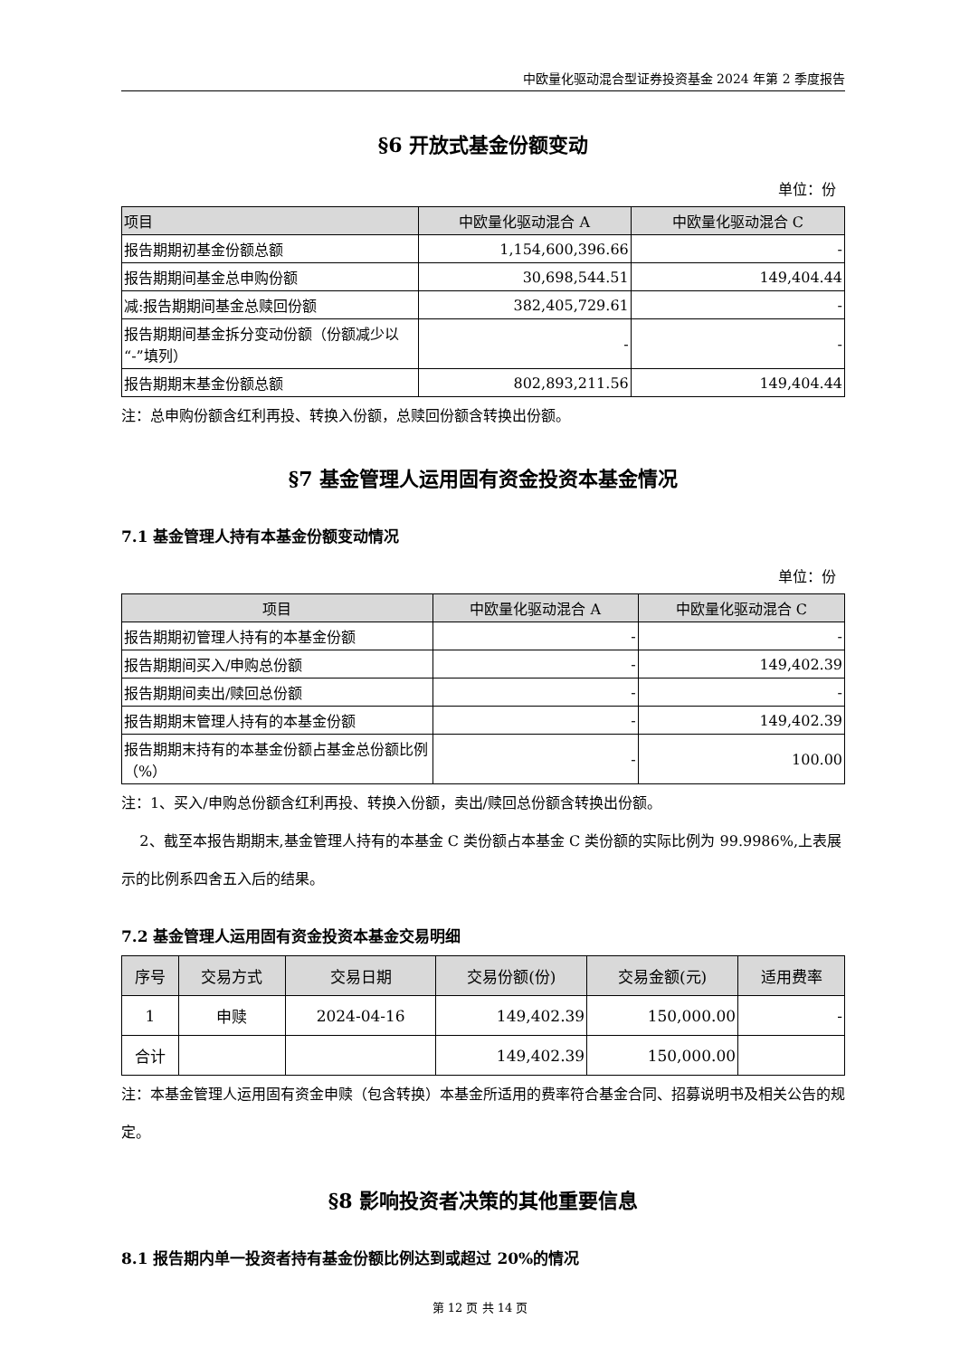中欧量化驱动混合型证券投资基金 2024 年第 2 季度报告
§6 开放式基金份额变动
单位：份
| 项目 | 中欧量化驱动混合 A | 中欧量化驱动混合 C |
| --- | --- | --- |
| 报告期期初基金份额总额 | 1,154,600,396.66 | - |
| 报告期期间基金总申购份额 | 30,698,544.51 | 149,404.44 |
| 减:报告期期间基金总赎回份额 | 382,405,729.61 | - |
| 报告期期间基金拆分变动份额（份额减少以“-”填列） | - | - |
| 报告期期末基金份额总额 | 802,893,211.56 | 149,404.44 |
注：总申购份额含红利再投、转换入份额，总赎回份额含转换出份额。
§7 基金管理人运用固有资金投资本基金情况
7.1 基金管理人持有本基金份额变动情况
单位：份
| 项目 | 中欧量化驱动混合 A | 中欧量化驱动混合 C |
| --- | --- | --- |
| 报告期期初管理人持有的本基金份额 | - | - |
| 报告期期间买入/申购总份额 | - | 149,402.39 |
| 报告期期间卖出/赎回总份额 | - | - |
| 报告期期末管理人持有的本基金份额 | - | 149,402.39 |
| 报告期期末持有的本基金份额占基金总份额比例（%） | - | 100.00 |
注：1、买入/申购总份额含红利再投、转换入份额，卖出/赎回总份额含转换出份额。
2、截至本报告期期末,基金管理人持有的本基金 C 类份额占本基金 C 类份额的实际比例为 99.9986%,上表展示的比例系四舍五入后的结果。
7.2 基金管理人运用固有资金投资本基金交易明细
| 序号 | 交易方式 | 交易日期 | 交易份额(份) | 交易金额(元) | 适用费率 |
| --- | --- | --- | --- | --- | --- |
| 1 | 申赎 | 2024-04-16 | 149,402.39 | 150,000.00 | - |
| 合计 | | | 149,402.39 | 150,000.00 | |
注：本基金管理人运用固有资金申赎（包含转换）本基金所适用的费率符合基金合同、招募说明书及相关公告的规定。
§8 影响投资者决策的其他重要信息
8.1 报告期内单一投资者持有基金份额比例达到或超过 20%的情况
第 12 页 共 14 页